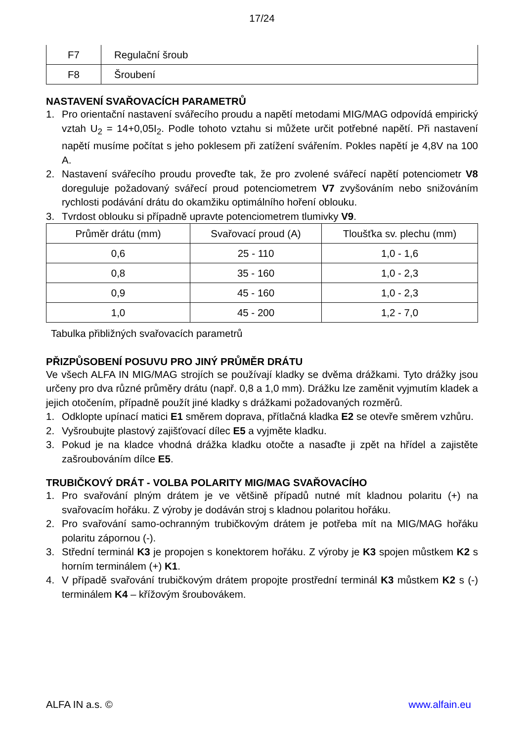17/24
| F7 | Regulační šroub |
| F8 | Šroubení |
NASTAVENÍ SVAŘOVACÍCH PARAMETRŮ
1. Pro orientační nastavení svářecího proudu a napětí metodami MIG/MAG odpovídá empirický vztah U<sub>2</sub> = 14+0,05I<sub>2</sub>. Podle tohoto vztahu si můžete určit potřebné napětí. Při nastavení napětí musíme počítat s jeho poklesem při zatížení svářením. Pokles napětí je 4,8V na 100 A.
2. Nastavení svářecího proudu proveďte tak, že pro zvolené svářecí napětí potenciometr V8 doreguluje požadovaný svářecí proud potenciometrem V7 zvyšováním nebo snižováním rychlosti podávání drátu do okamžiku optimálního hoření oblouku.
3. Tvrdost oblouku si případně upravte potenciometrem tlumivky V9.
| Průměr drátu (mm) | Svařovací proud (A) | Tloušťka sv. plechu (mm) |
| --- | --- | --- |
| 0,6 | 25 - 110 | 1,0 - 1,6 |
| 0,8 | 35 - 160 | 1,0 - 2,3 |
| 0,9 | 45 - 160 | 1,0 - 2,3 |
| 1,0 | 45 - 200 | 1,2 - 7,0 |
Tabulka přibližných svařovacích parametrů
PŘIZPŮSOBENÍ POSUVU PRO JINÝ PRŮMĚR DRÁTU
Ve všech ALFA IN MIG/MAG strojích se používají kladky se dvěma drážkami. Tyto drážky jsou určeny pro dva různé průměry drátu (např. 0,8 a 1,0 mm). Drážku lze zaměnit vyjmutím kladek a jejich otočením, případně použít jiné kladky s drážkami požadovaných rozměrů.
1. Odklopte upínací matici E1 směrem doprava, přítlačná kladka E2 se otevře směrem vzhůru.
2. Vyšroubujte plastový zajišťovací dílec E5 a vyjměte kladku.
3. Pokud je na kladce vhodná drážka kladku otočte a nasaďte ji zpět na hřídel a zajistěte zašroubováním dílce E5.
TRUBIČKOVÝ DRÁT - VOLBA POLARITY MIG/MAG SVAŘOVACÍHO
1. Pro svařování plným drátem je ve většině případů nutné mít kladnou polaritu (+) na svařovacím hořáku. Z výroby je dodáván stroj s kladnou polaritou hořáku.
2. Pro svařování samo-ochranným trubičkovým drátem je potřeba mít na MIG/MAG hořáku polaritu zápornou (-).
3. Střední terminál K3 je propojen s konektorem hořáku. Z výroby je K3 spojen můstkem K2 s horním terminálem (+) K1.
4. V případě svařování trubičkovým drátem propojte prostřední terminál K3 můstkem K2 s (-) terminálem K4 – křížovým šroubovákem.
ALFA IN a.s. © www.alfain.eu